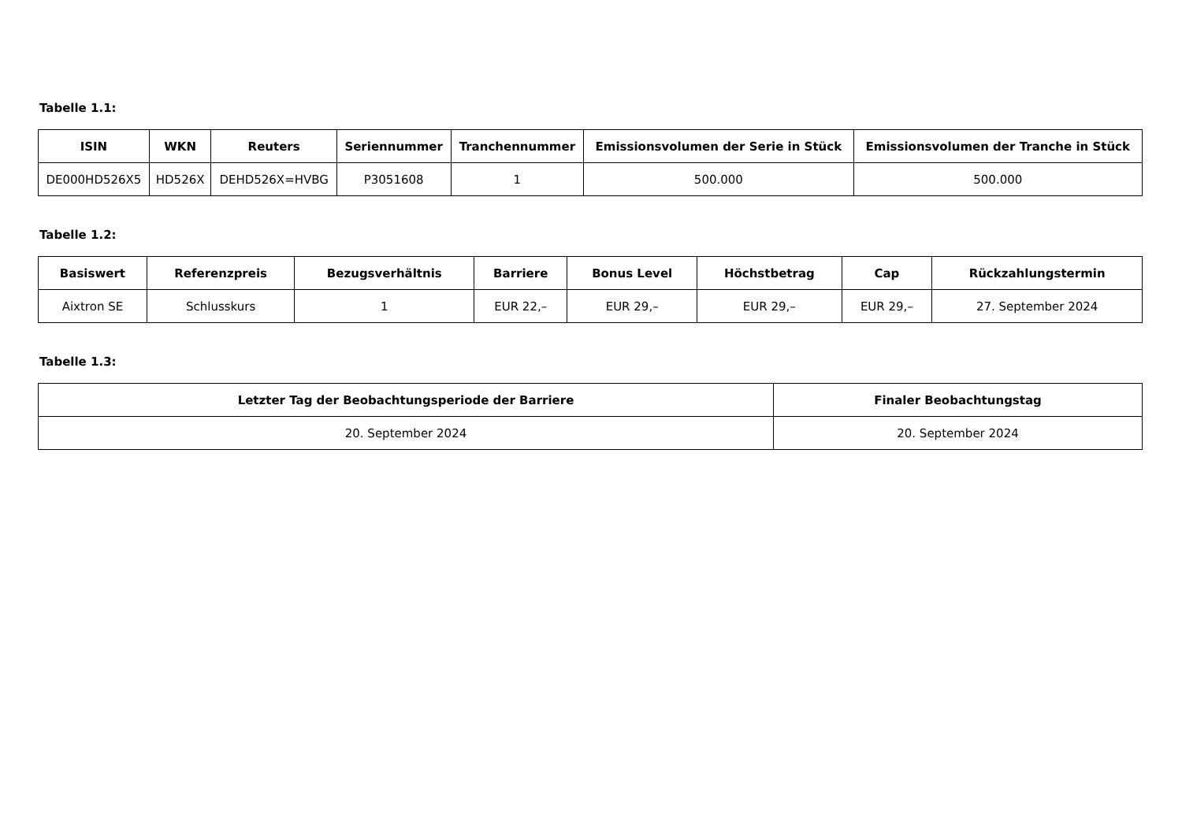Tabelle 1.1:
| ISIN | WKN | Reuters | Seriennummer | Tranchennummer | Emissionsvolumen der Serie in Stück | Emissionsvolumen der Tranche in Stück |
| --- | --- | --- | --- | --- | --- | --- |
| DE000HD526X5 | HD526X | DEHD526X=HVBG | P3051608 | 1 | 500.000 | 500.000 |
Tabelle 1.2:
| Basiswert | Referenzpreis | Bezugsverhältnis | Barriere | Bonus Level | Höchstbetrag | Cap | Rückzahlungstermin |
| --- | --- | --- | --- | --- | --- | --- | --- |
| Aixtron SE | Schlusskurs | 1 | EUR 22,– | EUR 29,– | EUR 29,– | EUR 29,– | 27. September 2024 |
Tabelle 1.3:
| Letzter Tag der Beobachtungsperiode der Barriere | Finaler Beobachtungstag |
| --- | --- |
| 20. September 2024 | 20. September 2024 |